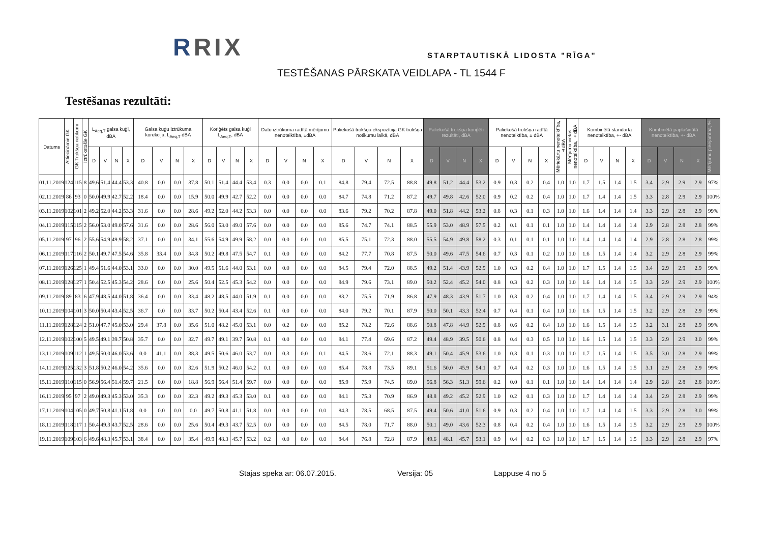RRIX STARPTAUTISKĀ LIDOSTA "RĪGA"
TESTĒŠANAS PĀRSKATA VEIDLAPA - TL 1544 F
Testēšanas rezultāti:
| Datums | Attiecināmie GK | GK Trokšņa notikumi | Iztrūkstošie GK | L<sub>Aeq,T</sub> gaisa kuģi, dBA | | | | Gaisa kuģu iztrūkuma korekcija, L<sub>Aeq,T</sub> dBA | | | | Koriģēts gaisa kuģi L<sub>Aeq,T</sub>, dBA | | | | Datu iztrūkuma radītā mērījumu nenoteiktība, ±dBA | | | | Paliekošā trokšņa ekspozīcija GK trokšņa notikumu laikā, dBA | | | | Paliekošā trokšņa koriģēti rezultāti, dBA | | | | Paliekošā trokšņa radītā nenoteiktība, ± dBA | | | | Mēriekārtu nenoteiktība, ±dBA | Mērījumu vietas nenoteiktība, ±dBA | Kombinētā standarta nenoteiktība, +- dBA | | | | Kombinētā paplašinātā nenoteiktība, +- dBA | | | | Mērījumu pieejamība, % |
| --- | --- | --- | --- | --- | --- | --- | --- | --- | --- | --- | --- | --- | --- | --- | --- | --- | --- | --- | --- | --- | --- | --- | --- | --- | --- | --- | --- | --- | --- | --- | --- | --- | --- | --- | --- | --- | --- | --- | --- | --- | --- | --- |
| | | | | D | V | N | X | D | V | N | X | D | V | N | X | D | V | N | X | D | V | N | X | D | V | N | X | D | V | N | X | | | D | V | N | X | D | V | N | X | |
| 01.11.2019 | 124 | 115 | 8 | 49.6 | 51.4 | 44.4 | 53.3 | 40.8 | 0.0 | 0.0 | 37.8 | 50.1 | 51.4 | 44.4 | 53.4 | 0.3 | 0.0 | 0.0 | 0.1 | 84.8 | 79.4 | 72.5 | 88.8 | 49.8 | 51.2 | 44.4 | 53.2 | 0.9 | 0.3 | 0.2 | 0.4 | 1.0 | 1.0 | 1.7 | 1.5 | 1.4 | 1.5 | 3.4 | 2.9 | 2.9 | 2.9 | 97% |
| 02.11.2019 | 86 | 93 | 0 | 50.0 | 49.9 | 42.7 | 52.2 | 18.4 | 0.0 | 0.0 | 15.9 | 50.0 | 49.9 | 42.7 | 52.2 | 0.0 | 0.0 | 0.0 | 0.0 | 84.7 | 74.8 | 71.2 | 87.2 | 49.7 | 49.8 | 42.6 | 52.0 | 0.9 | 0.2 | 0.2 | 0.4 | 1.0 | 1.0 | 1.7 | 1.4 | 1.4 | 1.5 | 3.3 | 2.8 | 2.9 | 2.9 | 100% |
| 03.11.2019 | 102 | 101 | 2 | 49.2 | 52.0 | 44.2 | 53.3 | 31.6 | 0.0 | 0.0 | 28.6 | 49.2 | 52.0 | 44.2 | 53.3 | 0.0 | 0.0 | 0.0 | 0.0 | 83.6 | 79.2 | 70.2 | 87.8 | 49.0 | 51.8 | 44.2 | 53.2 | 0.8 | 0.3 | 0.1 | 0.3 | 1.0 | 1.0 | 1.6 | 1.4 | 1.4 | 1.4 | 3.3 | 2.9 | 2.8 | 2.9 | 99% |
| 04.11.2019 | 115 | 115 | 2 | 56.0 | 53.0 | 49.0 | 57.6 | 31.6 | 0.0 | 0.0 | 28.6 | 56.0 | 53.0 | 49.0 | 57.6 | 0.0 | 0.0 | 0.0 | 0.0 | 85.6 | 74.7 | 74.1 | 88.5 | 55.9 | 53.0 | 48.9 | 57.5 | 0.2 | 0.1 | 0.1 | 0.1 | 1.0 | 1.0 | 1.4 | 1.4 | 1.4 | 1.4 | 2.9 | 2.8 | 2.8 | 2.8 | 99% |
| 05.11.2019 | 97 | 96 | 2 | 55.6 | 54.9 | 49.9 | 58.2 | 37.1 | 0.0 | 0.0 | 34.1 | 55.6 | 54.9 | 49.9 | 58.2 | 0.0 | 0.0 | 0.0 | 0.0 | 85.5 | 75.1 | 72.3 | 88.0 | 55.5 | 54.9 | 49.8 | 58.2 | 0.3 | 0.1 | 0.1 | 0.1 | 1.0 | 1.0 | 1.4 | 1.4 | 1.4 | 1.4 | 2.9 | 2.8 | 2.8 | 2.8 | 99% |
| 06.11.2019 | 117 | 116 | 2 | 50.1 | 49.7 | 47.5 | 54.6 | 35.8 | 33.4 | 0.0 | 34.8 | 50.2 | 49.8 | 47.5 | 54.7 | 0.1 | 0.0 | 0.0 | 0.0 | 84.2 | 77.7 | 70.8 | 87.5 | 50.0 | 49.6 | 47.5 | 54.6 | 0.7 | 0.3 | 0.1 | 0.2 | 1.0 | 1.0 | 1.6 | 1.5 | 1.4 | 1.4 | 3.2 | 2.9 | 2.8 | 2.9 | 99% |
| 07.11.2019 | 126 | 125 | 1 | 49.4 | 51.6 | 44.0 | 53.1 | 33.0 | 0.0 | 0.0 | 30.0 | 49.5 | 51.6 | 44.0 | 53.1 | 0.0 | 0.0 | 0.0 | 0.0 | 84.5 | 79.4 | 72.0 | 88.5 | 49.2 | 51.4 | 43.9 | 52.9 | 1.0 | 0.3 | 0.2 | 0.4 | 1.0 | 1.0 | 1.7 | 1.5 | 1.4 | 1.5 | 3.4 | 2.9 | 2.9 | 2.9 | 99% |
| 08.11.2019 | 128 | 127 | 1 | 50.4 | 52.5 | 45.3 | 54.2 | 28.6 | 0.0 | 0.0 | 25.6 | 50.4 | 52.5 | 45.3 | 54.2 | 0.0 | 0.0 | 0.0 | 0.0 | 84.9 | 79.6 | 73.1 | 89.0 | 50.2 | 52.4 | 45.2 | 54.0 | 0.8 | 0.3 | 0.2 | 0.3 | 1.0 | 1.0 | 1.6 | 1.4 | 1.4 | 1.5 | 3.3 | 2.9 | 2.9 | 2.9 | 100% |
| 09.11.2019 | 89 | 83 | 6 | 47.9 | 48.5 | 44.0 | 51.8 | 36.4 | 0.0 | 0.0 | 33.4 | 48.2 | 48.5 | 44.0 | 51.9 | 0.1 | 0.0 | 0.0 | 0.0 | 83.2 | 75.5 | 71.9 | 86.8 | 47.9 | 48.3 | 43.9 | 51.7 | 1.0 | 0.3 | 0.2 | 0.4 | 1.0 | 1.0 | 1.7 | 1.4 | 1.4 | 1.5 | 3.4 | 2.9 | 2.9 | 2.9 | 94% |
| 10.11.2019 | 104 | 101 | 3 | 50.0 | 50.4 | 43.4 | 52.5 | 36.7 | 0.0 | 0.0 | 33.7 | 50.2 | 50.4 | 43.4 | 52.6 | 0.1 | 0.0 | 0.0 | 0.0 | 84.0 | 79.2 | 70.1 | 87.9 | 50.0 | 50.1 | 43.3 | 52.4 | 0.7 | 0.4 | 0.1 | 0.4 | 1.0 | 1.0 | 1.6 | 1.5 | 1.4 | 1.5 | 3.2 | 2.9 | 2.8 | 2.9 | 99% |
| 11.11.2019 | 128 | 124 | 2 | 51.0 | 47.7 | 45.0 | 53.0 | 29.4 | 37.8 | 0.0 | 35.6 | 51.0 | 48.2 | 45.0 | 53.1 | 0.0 | 0.2 | 0.0 | 0.0 | 85.2 | 78.2 | 72.6 | 88.6 | 50.8 | 47.8 | 44.9 | 52.9 | 0.8 | 0.6 | 0.2 | 0.4 | 1.0 | 1.0 | 1.6 | 1.5 | 1.4 | 1.5 | 3.2 | 3.1 | 2.8 | 2.9 | 99% |
| 12.11.2019 | 102 | 100 | 5 | 49.5 | 49.1 | 39.7 | 50.8 | 35.7 | 0.0 | 0.0 | 32.7 | 49.7 | 49.1 | 39.7 | 50.8 | 0.1 | 0.0 | 0.0 | 0.0 | 84.1 | 77.4 | 69.6 | 87.2 | 49.4 | 48.9 | 39.5 | 50.6 | 0.8 | 0.4 | 0.3 | 0.5 | 1.0 | 1.0 | 1.6 | 1.5 | 1.4 | 1.5 | 3.3 | 2.9 | 2.9 | 3.0 | 99% |
| 13.11.2019 | 109 | 112 | 1 | 49.5 | 50.0 | 46.0 | 53.6 | 0.0 | 41.1 | 0.0 | 38.3 | 49.5 | 50.6 | 46.0 | 53.7 | 0.0 | 0.3 | 0.0 | 0.1 | 84.5 | 78.6 | 72.1 | 88.3 | 49.1 | 50.4 | 45.9 | 53.6 | 1.0 | 0.3 | 0.1 | 0.3 | 1.0 | 1.0 | 1.7 | 1.5 | 1.4 | 1.5 | 3.5 | 3.0 | 2.8 | 2.9 | 99% |
| 14.11.2019 | 125 | 132 | 3 | 51.8 | 50.2 | 46.0 | 54.2 | 35.6 | 0.0 | 0.0 | 32.6 | 51.9 | 50.2 | 46.0 | 54.2 | 0.1 | 0.0 | 0.0 | 0.0 | 85.4 | 78.8 | 73.5 | 89.1 | 51.6 | 50.0 | 45.9 | 54.1 | 0.7 | 0.4 | 0.2 | 0.3 | 1.0 | 1.0 | 1.6 | 1.5 | 1.4 | 1.5 | 3.1 | 2.9 | 2.8 | 2.9 | 99% |
| 15.11.2019 | 110 | 115 | 0 | 56.9 | 56.4 | 51.4 | 59.7 | 21.5 | 0.0 | 0.0 | 18.8 | 56.9 | 56.4 | 51.4 | 59.7 | 0.0 | 0.0 | 0.0 | 0.0 | 85.9 | 75.9 | 74.5 | 89.0 | 56.8 | 56.3 | 51.3 | 59.6 | 0.2 | 0.0 | 0.1 | 0.1 | 1.0 | 1.0 | 1.4 | 1.4 | 1.4 | 1.4 | 2.9 | 2.8 | 2.8 | 2.8 | 100% |
| 16.11.2019 | 95 | 97 | 2 | 49.0 | 49.3 | 45.3 | 53.0 | 35.3 | 0.0 | 0.0 | 32.3 | 49.2 | 49.3 | 45.3 | 53.0 | 0.1 | 0.0 | 0.0 | 0.0 | 84.1 | 75.3 | 70.9 | 86.9 | 48.8 | 49.2 | 45.2 | 52.9 | 1.0 | 0.2 | 0.1 | 0.3 | 1.0 | 1.0 | 1.7 | 1.4 | 1.4 | 1.4 | 3.4 | 2.9 | 2.8 | 2.9 | 99% |
| 17.11.2019 | 104 | 105 | 0 | 49.7 | 50.8 | 41.1 | 51.8 | 0.0 | 0.0 | 0.0 | 0.0 | 49.7 | 50.8 | 41.1 | 51.8 | 0.0 | 0.0 | 0.0 | 0.0 | 84.3 | 78.5 | 68.5 | 87.5 | 49.4 | 50.6 | 41.0 | 51.6 | 0.9 | 0.3 | 0.2 | 0.4 | 1.0 | 1.0 | 1.7 | 1.4 | 1.4 | 1.5 | 3.3 | 2.9 | 2.8 | 3.0 | 99% |
| 18.11.2019 | 118 | 117 | 1 | 50.4 | 49.3 | 43.7 | 52.5 | 28.6 | 0.0 | 0.0 | 25.6 | 50.4 | 49.3 | 43.7 | 52.5 | 0.0 | 0.0 | 0.0 | 0.0 | 84.5 | 78.0 | 71.7 | 88.0 | 50.1 | 49.0 | 43.6 | 52.3 | 0.8 | 0.4 | 0.2 | 0.4 | 1.0 | 1.0 | 1.6 | 1.5 | 1.4 | 1.5 | 3.2 | 2.9 | 2.9 | 2.9 | 100% |
| 19.11.2019 | 109 | 103 | 6 | 49.6 | 48.3 | 45.7 | 53.1 | 38.4 | 0.0 | 0.0 | 35.4 | 49.9 | 48.3 | 45.7 | 53.2 | 0.2 | 0.0 | 0.0 | 0.0 | 84.4 | 76.8 | 72.8 | 87.9 | 49.6 | 48.1 | 45.7 | 53.1 | 0.9 | 0.4 | 0.2 | 0.3 | 1.0 | 1.0 | 1.7 | 1.5 | 1.4 | 1.5 | 3.3 | 2.9 | 2.8 | 2.9 | 97% |
Stājas spēkā ar: 06.07.2015. Versija: 05 Lappuse 4 no 5